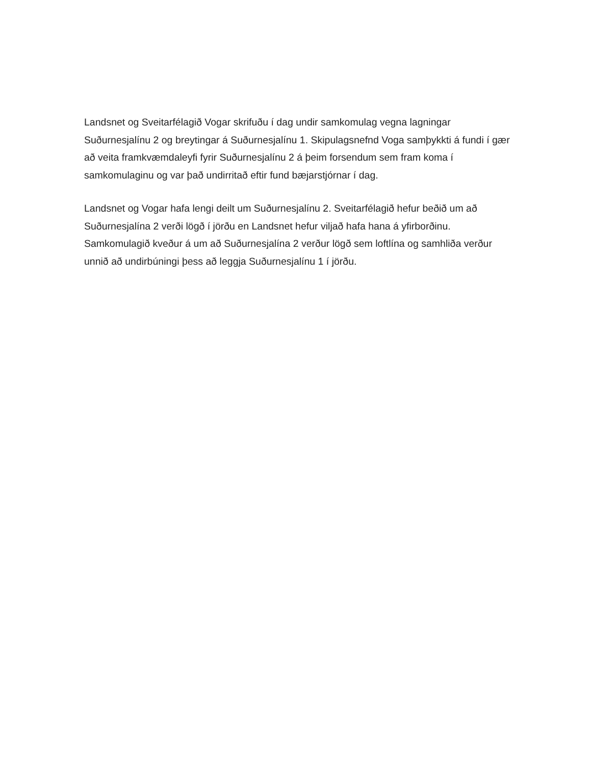Landsnet og Sveitarfélagið Vogar skrifuðu í dag undir samkomulag vegna lagningar Suðurnesjalínu 2 og breytingar á Suðurnesjalínu 1. Skipulagsnefnd Voga samþykkti á fundi í gær að veita framkvæmdaleyfi fyrir Suðurnesjalínu 2 á þeim forsendum sem fram koma í samkomulaginu og var það undirritað eftir fund bæjarstjórnar í dag.
Landsnet og Vogar hafa lengi deilt um Suðurnesjalínu 2. Sveitarfélagið hefur beðið um að Suðurnesjalína 2 verði lögð í jörðu en Landsnet hefur viljað hafa hana á yfirborðinu. Samkomulagið kveður á um að Suðurnesjalína 2 verður lögð sem loftlína og samhliða verður unnið að undirbúningi þess að leggja Suðurnesjalínu 1 í jörðu.